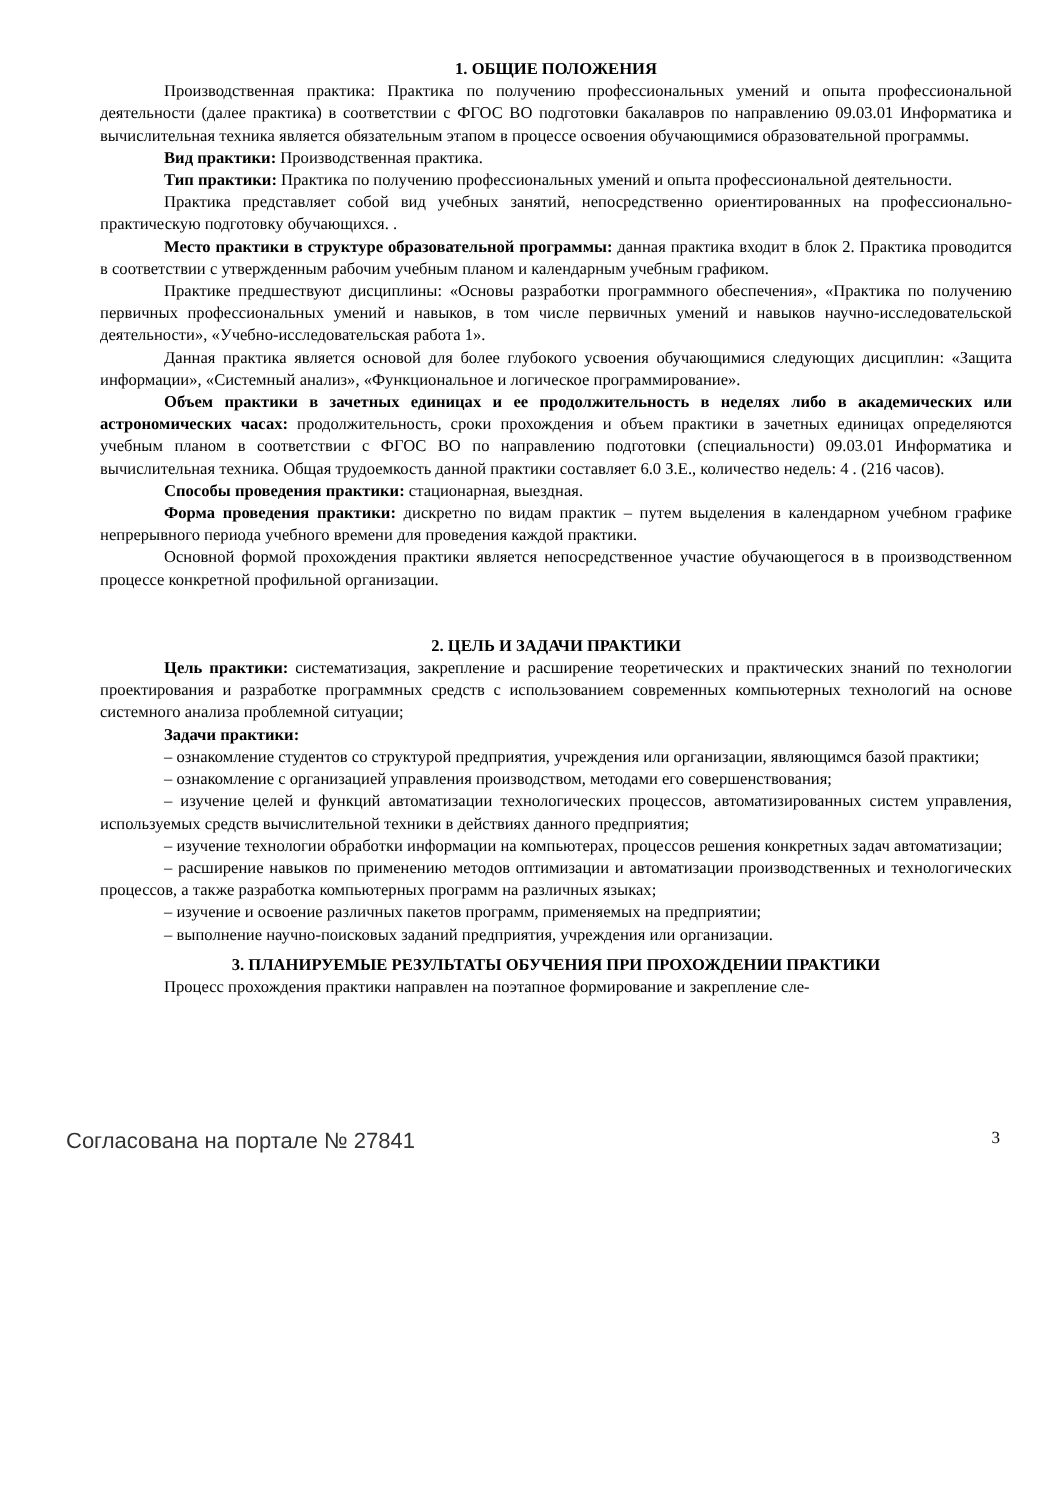1. ОБЩИЕ ПОЛОЖЕНИЯ
Производственная практика: Практика по получению профессиональных умений и опыта профессиональной деятельности (далее практика) в соответствии с ФГОС ВО подготовки бакалавров по направлению 09.03.01 Информатика и вычислительная техника является обязательным этапом в процессе освоения обучающимися образовательной программы.
Вид практики: Производственная практика.
Тип практики: Практика по получению профессиональных умений и опыта профессиональной деятельности.
Практика представляет собой вид учебных занятий, непосредственно ориентированных на профессионально-практическую подготовку обучающихся. .
Место практики в структуре образовательной программы: данная практика входит в блок 2. Практика проводится в соответствии с утвержденным рабочим учебным планом и календарным учебным графиком.
Практике предшествуют дисциплины: «Основы разработки программного обеспечения», «Практика по получению первичных профессиональных умений и навыков, в том числе первичных умений и навыков научно-исследовательской деятельности», «Учебно-исследовательская работа 1».
Данная практика является основой для более глубокого усвоения обучающимися следующих дисциплин: «Защита информации», «Системный анализ», «Функциональное и логическое программирование».
Объем практики в зачетных единицах и ее продолжительность в неделях либо в академических или астрономических часах: продолжительность, сроки прохождения и объем практики в зачетных единицах определяются учебным планом в соответствии с ФГОС ВО по направлению подготовки (специальности) 09.03.01 Информатика и вычислительная техника. Общая трудоемкость данной практики составляет 6.0 З.Е., количество недель: 4 . (216 часов).
Способы проведения практики: стационарная, выездная.
Форма проведения практики: дискретно по видам практик – путем выделения в календарном учебном графике непрерывного периода учебного времени для проведения каждой практики.
Основной формой прохождения практики является непосредственное участие обучающегося в в производственном процессе конкретной профильной организации.
2. ЦЕЛЬ И ЗАДАЧИ ПРАКТИКИ
Цель практики: систематизация, закрепление и расширение теоретических и практических знаний по технологии проектирования и разработке программных средств с использованием современных компьютерных технологий на основе системного анализа проблемной ситуации;
Задачи практики:
– ознакомление студентов со структурой предприятия, учреждения или организации, являющимся базой практики;
– ознакомление с организацией управления производством, методами его совершенствования;
– изучение целей и функций автоматизации технологических процессов, автоматизированных систем управления, используемых средств вычислительной техники в действиях данного предприятия;
– изучение технологии обработки информации на компьютерах, процессов решения конкретных задач автоматизации;
– расширение навыков по применению методов оптимизации и автоматизации производственных и технологических процессов, а также разработка компьютерных программ на различных языках;
– изучение и освоение различных пакетов программ, применяемых на предприятии;
– выполнение научно-поисковых заданий предприятия, учреждения или организации.
3. ПЛАНИРУЕМЫЕ РЕЗУЛЬТАТЫ ОБУЧЕНИЯ ПРИ ПРОХОЖДЕНИИ ПРАКТИКИ
Процесс прохождения практики направлен на поэтапное формирование и закрепление сле-
Согласована на портале № 27841 3